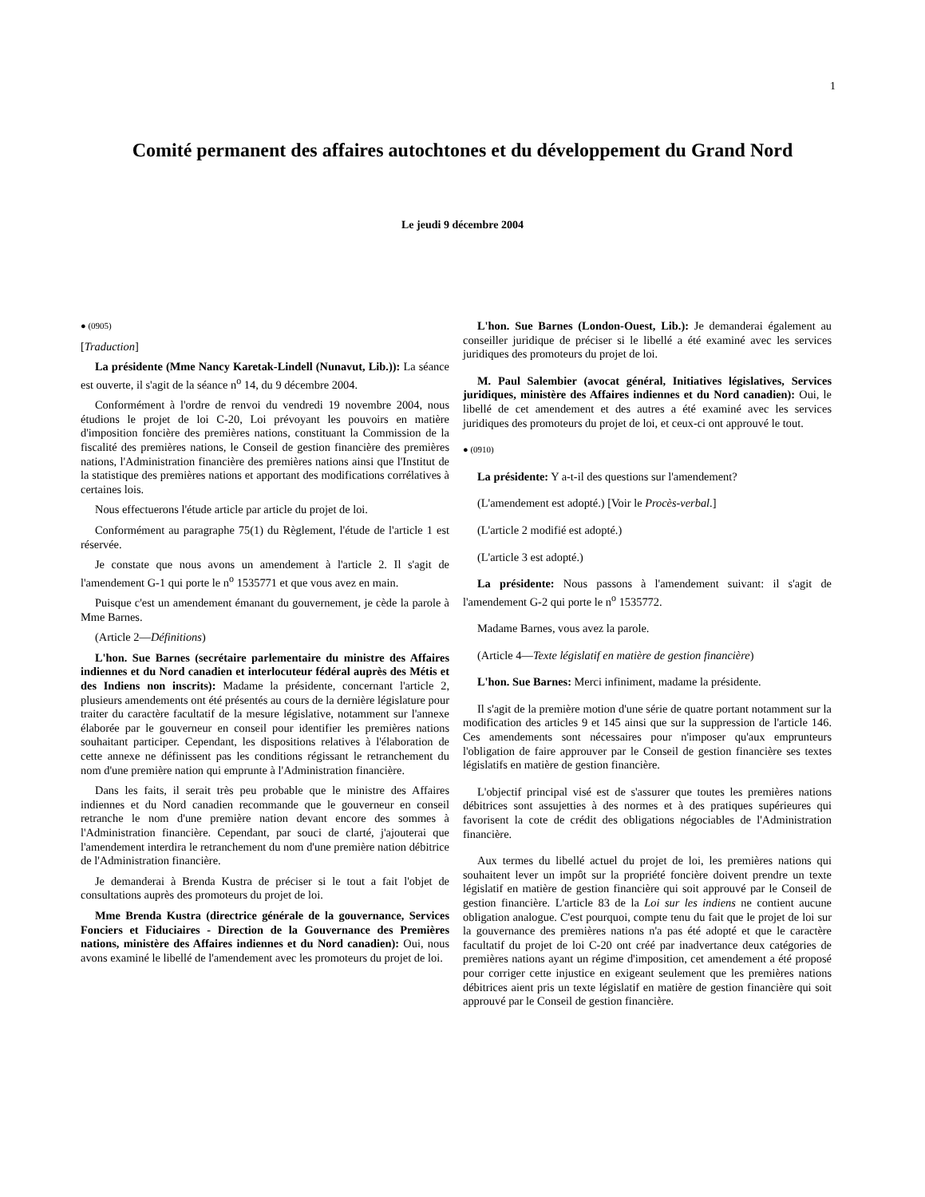1
Comité permanent des affaires autochtones et du développement du Grand Nord
Le jeudi 9 décembre 2004
● (0905)
[Traduction]
La présidente (Mme Nancy Karetak-Lindell (Nunavut, Lib.)): La séance est ouverte, il s'agit de la séance n<sup>o</sup> 14, du 9 décembre 2004.
Conformément à l'ordre de renvoi du vendredi 19 novembre 2004, nous étudions le projet de loi C-20, Loi prévoyant les pouvoirs en matière d'imposition foncière des premières nations, constituant la Commission de la fiscalité des premières nations, le Conseil de gestion financière des premières nations, l'Administration financière des premières nations ainsi que l'Institut de la statistique des premières nations et apportant des modifications corrélatives à certaines lois.
Nous effectuerons l'étude article par article du projet de loi.
Conformément au paragraphe 75(1) du Règlement, l'étude de l'article 1 est réservée.
Je constate que nous avons un amendement à l'article 2. Il s'agit de l'amendement G-1 qui porte le n<sup>o</sup> 1535771 et que vous avez en main.
Puisque c'est un amendement émanant du gouvernement, je cède la parole à Mme Barnes.
(Article 2—Définitions)
L'hon. Sue Barnes (secrétaire parlementaire du ministre des Affaires indiennes et du Nord canadien et interlocuteur fédéral auprès des Métis et des Indiens non inscrits): Madame la présidente, concernant l'article 2, plusieurs amendements ont été présentés au cours de la dernière législature pour traiter du caractère facultatif de la mesure législative, notamment sur l'annexe élaborée par le gouverneur en conseil pour identifier les premières nations souhaitant participer. Cependant, les dispositions relatives à l'élaboration de cette annexe ne définissent pas les conditions régissant le retranchement du nom d'une première nation qui emprunte à l'Administration financière.
Dans les faits, il serait très peu probable que le ministre des Affaires indiennes et du Nord canadien recommande que le gouverneur en conseil retranche le nom d'une première nation devant encore des sommes à l'Administration financière. Cependant, par souci de clarté, j'ajouterai que l'amendement interdira le retranchement du nom d'une première nation débitrice de l'Administration financière.
Je demanderai à Brenda Kustra de préciser si le tout a fait l'objet de consultations auprès des promoteurs du projet de loi.
Mme Brenda Kustra (directrice générale de la gouvernance, Services Fonciers et Fiduciaires - Direction de la Gouvernance des Premières nations, ministère des Affaires indiennes et du Nord canadien): Oui, nous avons examiné le libellé de l'amendement avec les promoteurs du projet de loi.
L'hon. Sue Barnes (London-Ouest, Lib.): Je demanderai également au conseiller juridique de préciser si le libellé a été examiné avec les services juridiques des promoteurs du projet de loi.
M. Paul Salembier (avocat général, Initiatives législatives, Services juridiques, ministère des Affaires indiennes et du Nord canadien): Oui, le libellé de cet amendement et des autres a été examiné avec les services juridiques des promoteurs du projet de loi, et ceux-ci ont approuvé le tout.
● (0910)
La présidente: Y a-t-il des questions sur l'amendement?
(L'amendement est adopté.) [Voir le Procès-verbal.]
(L'article 2 modifié est adopté.)
(L'article 3 est adopté.)
La présidente: Nous passons à l'amendement suivant: il s'agit de l'amendement G-2 qui porte le n<sup>o</sup> 1535772.
Madame Barnes, vous avez la parole.
(Article 4—Texte législatif en matière de gestion financière)
L'hon. Sue Barnes: Merci infiniment, madame la présidente.
Il s'agit de la première motion d'une série de quatre portant notamment sur la modification des articles 9 et 145 ainsi que sur la suppression de l'article 146. Ces amendements sont nécessaires pour n'imposer qu'aux emprunteurs l'obligation de faire approuver par le Conseil de gestion financière ses textes législatifs en matière de gestion financière.
L'objectif principal visé est de s'assurer que toutes les premières nations débitrices sont assujetties à des normes et à des pratiques supérieures qui favorisent la cote de crédit des obligations négociables de l'Administration financière.
Aux termes du libellé actuel du projet de loi, les premières nations qui souhaitent lever un impôt sur la propriété foncière doivent prendre un texte législatif en matière de gestion financière qui soit approuvé par le Conseil de gestion financière. L'article 83 de la Loi sur les indiens ne contient aucune obligation analogue. C'est pourquoi, compte tenu du fait que le projet de loi sur la gouvernance des premières nations n'a pas été adopté et que le caractère facultatif du projet de loi C-20 ont créé par inadvertance deux catégories de premières nations ayant un régime d'imposition, cet amendement a été proposé pour corriger cette injustice en exigeant seulement que les premières nations débitrices aient pris un texte législatif en matière de gestion financière qui soit approuvé par le Conseil de gestion financière.